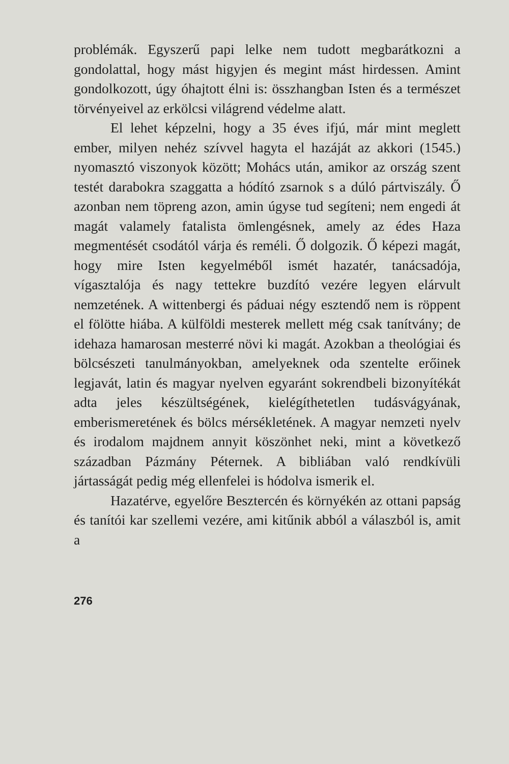problémák. Egyszerű papi lelke nem tudott megbarátkozni a gondolattal, hogy mást higyjen és megint mást hirdessen. Amint gondolkozott, úgy óhajtott élni is: összhangban Isten és a természet törvényeivel az erkölcsi világrend védelme alatt.
El lehet képzelni, hogy a 35 éves ifjú, már mint meglett ember, milyen nehéz szívvel hagyta el hazáját az akkori (1545.) nyomasztó viszonyok között; Mohács után, amikor az ország szent testét darabokra szaggatta a hódító zsarnok s a dúló pártviszály. Ő azonban nem töpreng azon, amin úgyse tud segíteni; nem engedi át magát valamely fatalista ömlengésnek, amely az édes Haza megmentését csodától várja és reméli. Ő dolgozik. Ő képezi magát, hogy mire Isten kegyelméből ismét hazatér, tanácsadója, vígasztalója és nagy tettekre buzdító vezére legyen elárvult nemzetének. A wittenbergi és páduai négy esztendő nem is röppent el fölötte hiába. A külföldi mesterek mellett még csak tanítvány; de idehaza hamarosan mesterré növi ki magát. Azokban a theológiai és bölcsészeti tanulmányokban, amelyeknek oda szentelte erőinek legjavát, latin és magyar nyelven egyaránt sokrendbeli bizonyítékát adta jeles készültségének, kielégíthetetlen tudásvágyának, emberismeretének és bölcs mérsékletének. A magyar nemzeti nyelv és irodalom majdnem annyit köszönhet neki, mint a következő században Pázmány Péternek. A bibliában való rendkívüli jártasságát pedig még ellenfelei is hódolva ismerik el.
Hazatérve, egyelőre Besztercén és környékén az ottani papság és tanítói kar szellemi vezére, ami kitűnik abból a válaszból is, amit a
276